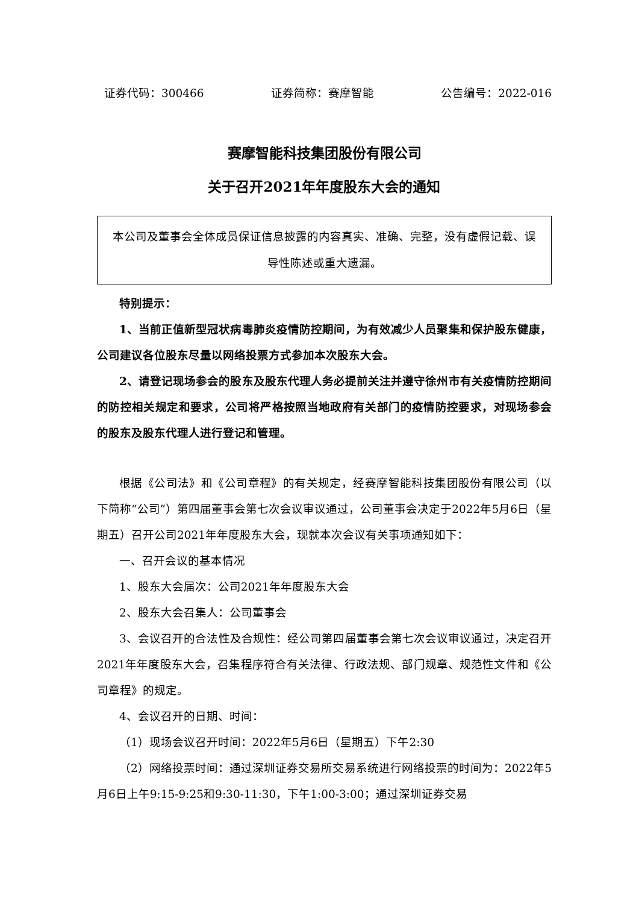证券代码：300466 证券简称：赛摩智能 公告编号：2022-016
赛摩智能科技集团股份有限公司
关于召开2021年年度股东大会的通知
本公司及董事会全体成员保证信息披露的内容真实、准确、完整，没有虚假记载、误导性陈述或重大遗漏。
特别提示：
1、当前正值新型冠状病毒肺炎疫情防控期间，为有效减少人员聚集和保护股东健康，公司建议各位股东尽量以网络投票方式参加本次股东大会。
2、请登记现场参会的股东及股东代理人务必提前关注并遵守徐州市有关疫情防控期间的防控相关规定和要求，公司将严格按照当地政府有关部门的疫情防控要求，对现场参会的股东及股东代理人进行登记和管理。
根据《公司法》和《公司章程》的有关规定，经赛摩智能科技集团股份有限公司（以下简称“公司”）第四届董事会第七次会议审议通过，公司董事会决定于2022年5月6日（星期五）召开公司2021年年度股东大会，现就本次会议有关事项通知如下：
一、召开会议的基本情况
1、股东大会届次：公司2021年年度股东大会
2、股东大会召集人：公司董事会
3、会议召开的合法性及合规性：经公司第四届董事会第七次会议审议通过，决定召开2021年年度股东大会，召集程序符合有关法律、行政法规、部门规章、规范性文件和《公司章程》的规定。
4、会议召开的日期、时间：
（1）现场会议召开时间：2022年5月6日（星期五）下午2:30
（2）网络投票时间：通过深圳证券交易所交易系统进行网络投票的时间为：2022年5月6日上午9:15-9:25和9:30-11:30，下午1:00-3:00；通过深圳证券交易